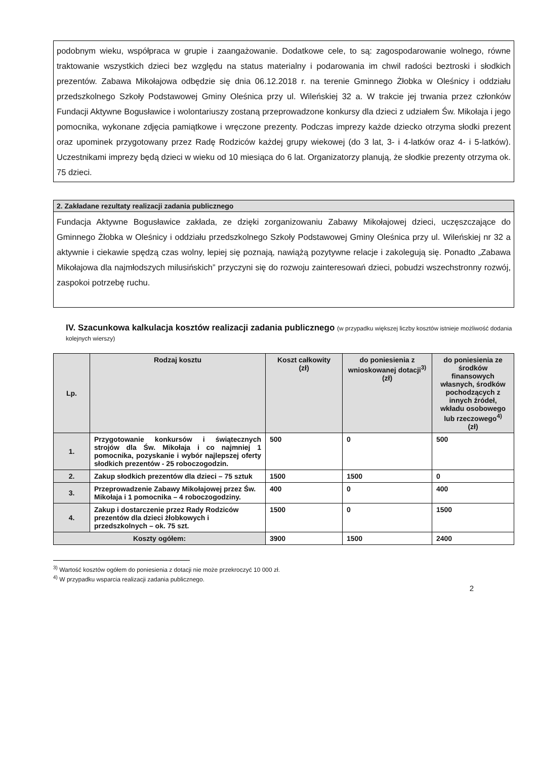podobnym wieku, współpraca w grupie i zaangażowanie. Dodatkowe cele, to są: zagospodarowanie wolnego, równe traktowanie wszystkich dzieci bez względu na status materialny i podarowania im chwil radości beztroski i słodkich prezentów. Zabawa Mikołajowa odbędzie się dnia 06.12.2018 r. na terenie Gminnego Żłobka w Oleśnicy i oddziału przedszkolnego Szkoły Podstawowej Gminy Oleśnica przy ul. Wileńskiej 32 a. W trakcie jej trwania przez członków Fundacji Aktywne Bogusławice i wolontariuszy zostaną przeprowadzone konkursy dla dzieci z udziałem Św. Mikołaja i jego pomocnika, wykonane zdjęcia pamiątkowe i wręczone prezenty. Podczas imprezy każde dziecko otrzyma słodki prezent oraz upominek przygotowany przez Radę Rodziców każdej grupy wiekowej (do 3 lat, 3- i 4-latków oraz 4- i 5-latków). Uczestnikami imprezy będą dzieci w wieku od 10 miesiąca do 6 lat. Organizatorzy planują, że słodkie prezenty otrzyma ok. 75 dzieci.
2. Zakładane rezultaty realizacji zadania publicznego
Fundacja Aktywne Bogusławice zakłada, ze dzięki zorganizowaniu Zabawy Mikołajowej dzieci, uczęszczające do Gminnego Żłobka w Oleśnicy i oddziału przedszkolnego Szkoły Podstawowej Gminy Oleśnica przy ul. Wileńskiej nr 32 a aktywnie i ciekawie spędzą czas wolny, lepiej się poznają, nawiążą pozytywne relacje i zakolegują się. Ponadto „Zabawa Mikołajowa dla najmłodszych milusińskich” przyczyni się do rozwoju zainteresowań dzieci, pobudzi wszechstronny rozwój, zaspokoi potrzebę ruchu.
IV. Szacunkowa kalkulacja kosztów realizacji zadania publicznego (w przypadku większej liczby kosztów istnieje możliwość dodania kolejnych wierszy)
| Lp. | Rodzaj kosztu | Koszt całkowity (zł) | do poniesienia z wnioskowanej dotacji<sup>3)</sup> (zł) | do poniesienia ze środków finansowych własnych, środków pochodzących z innych źródeł, wkładu osobowego lub rzeczowego<sup>4)</sup> (zł) |
| --- | --- | --- | --- | --- |
| 1. | Przygotowanie konkursów i świątecznych strojów dla Św. Mikołaja i co najmniej 1 pomocnika, pozyskanie i wybór najlepszej oferty słodkich prezentów - 25 roboczogodzin. | 500 | 0 | 500 |
| 2. | Zakup słodkich prezentów dla dzieci – 75 sztuk | 1500 | 1500 | 0 |
| 3. | Przeprowadzenie Zabawy Mikołajowej przez Św. Mikołaja i 1 pomocnika – 4 roboczogodziny. | 400 | 0 | 400 |
| 4. | Zakup i dostarczenie przez Rady Rodziców prezentów dla dzieci żłobkowych i przedszkolnych – ok. 75 szt. | 1500 | 0 | 1500 |
| Koszty ogółem: | | 3900 | 1500 | 2400 |
<sup>3)</sup> Wartość kosztów ogółem do poniesienia z dotacji nie może przekroczyć 10 000 zł.
<sup>4)</sup> W przypadku wsparcia realizacji zadania publicznego.
2